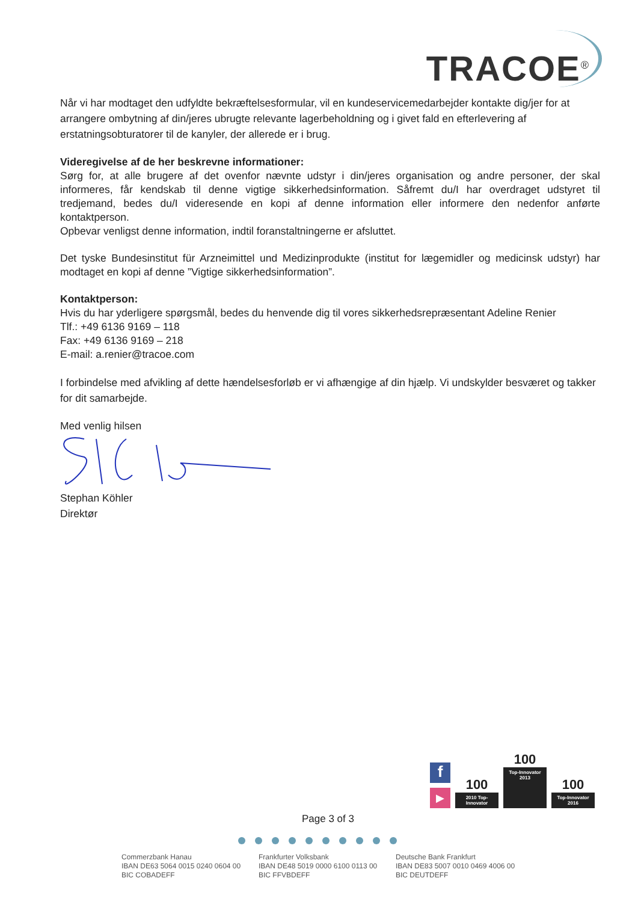TRACOE<sup>®</sup>
Når vi har modtaget den udfyldte bekræftelsesformular, vil en kundeservicemedarbejder kontakte dig/jer for at arrangere ombytning af din/jeres ubrugte relevante lagerbeholdning og i givet fald en efterlevering af erstatningsobturatorer til de kanyler, der allerede er i brug.
Videregivelse af de her beskrevne informationer:
Sørg for, at alle brugere af det ovenfor nævnte udstyr i din/jeres organisation og andre personer, der skal informeres, får kendskab til denne vigtige sikkerhedsinformation. Såfremt du/I har overdraget udstyret til tredjemand, bedes du/I videresende en kopi af denne information eller informere den nedenfor anførte kontaktperson.
Opbevar venligst denne information, indtil foranstaltningerne er afsluttet.
Det tyske Bundesinstitut für Arzneimittel und Medizinprodukte (institut for lægemidler og medicinsk udstyr) har modtaget en kopi af denne ”Vigtige sikkerhedsinformation”.
Kontaktperson:
Hvis du har yderligere spørgsmål, bedes du henvende dig til vores sikkerhedsrepræsentant Adeline Renier
Tlf.: +49 6136 9169 – 118
Fax: +49 6136 9169 – 218
E-mail: a.renier@tracoe.com
I forbindelse med afvikling af dette hændelsesforløb er vi afhængige af din hjælp. Vi undskylder besværet og takker for dit samarbejde.
Med venlig hilsen
Stephan Köhler
Direktør
f
▶
100
2010 Top-Innovator
100
Top-Innovator 2013
100
Top-Innovator 2016
Page 3 of 3
Commerzbank Hanau
IBAN DE63 5064 0015 0240 0604 00
BIC COBADEFF
Frankfurter Volksbank
IBAN DE48 5019 0000 6100 0113 00
BIC FFVBDEFF
Deutsche Bank Frankfurt
IBAN DE83 5007 0010 0469 4006 00
BIC DEUTDEFF